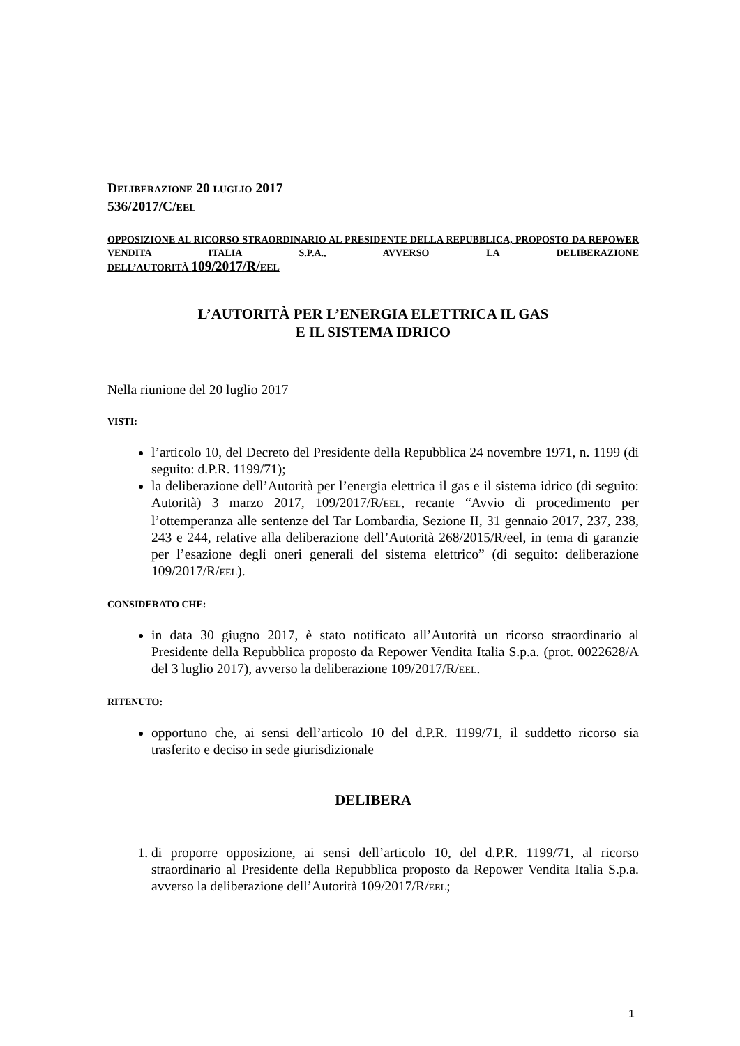DELIBERAZIONE 20 LUGLIO 2017
536/2017/C/EEL
OPPOSIZIONE AL RICORSO STRAORDINARIO AL PRESIDENTE DELLA REPUBBLICA, PROPOSTO DA REPOWER VENDITA ITALIA S.P.A., AVVERSO LA DELIBERAZIONE
DELL’AUTORITÀ 109/2017/R/EEL
L’AUTORITÀ PER L’ENERGIA ELETTRICA IL GAS
E IL SISTEMA IDRICO
Nella riunione del 20 luglio 2017
VISTI:
l’articolo 10, del Decreto del Presidente della Repubblica 24 novembre 1971, n. 1199 (di seguito: d.P.R. 1199/71);
la deliberazione dell’Autorità per l’energia elettrica il gas e il sistema idrico (di seguito: Autorità) 3 marzo 2017, 109/2017/R/EEL, recante “Avvio di procedimento per l’ottemperanza alle sentenze del Tar Lombardia, Sezione II, 31 gennaio 2017, 237, 238, 243 e 244, relative alla deliberazione dell’Autorità 268/2015/R/eel, in tema di garanzie per l’esazione degli oneri generali del sistema elettrico” (di seguito: deliberazione 109/2017/R/EEL).
CONSIDERATO CHE:
in data 30 giugno 2017, è stato notificato all’Autorità un ricorso straordinario al Presidente della Repubblica proposto da Repower Vendita Italia S.p.a. (prot. 0022628/A del 3 luglio 2017), avverso la deliberazione 109/2017/R/EEL.
RITENUTO:
opportuno che, ai sensi dell’articolo 10 del d.P.R. 1199/71, il suddetto ricorso sia trasferito e deciso in sede giurisdizionale
DELIBERA
1. di proporre opposizione, ai sensi dell’articolo 10, del d.P.R. 1199/71, al ricorso straordinario al Presidente della Repubblica proposto da Repower Vendita Italia S.p.a. avverso la deliberazione dell’Autorità 109/2017/R/EEL;
1